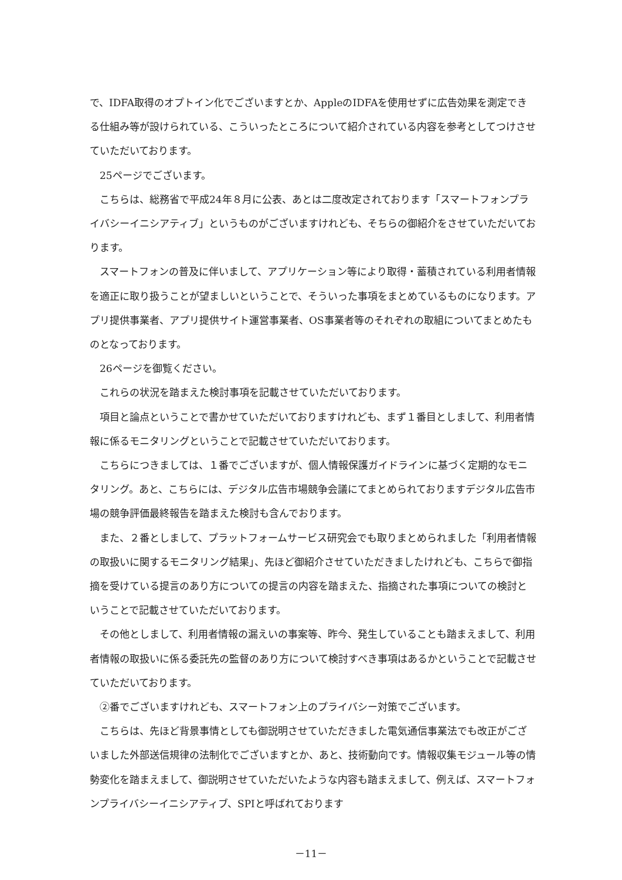で、IDFA取得のオプトイン化でございますとか、AppleのIDFAを使用せずに広告効果を測定できる仕組み等が設けられている、こういったところについて紹介されている内容を参考としてつけさせていただいております。
25ページでございます。
こちらは、総務省で平成24年８月に公表、あとは二度改定されております「スマートフォンプライバシーイニシアティブ」というものがございますけれども、そちらの御紹介をさせていただいております。
スマートフォンの普及に伴いまして、アプリケーション等により取得・蓄積されている利用者情報を適正に取り扱うことが望ましいということで、そういった事項をまとめているものになります。アプリ提供事業者、アプリ提供サイト運営事業者、OS事業者等のそれぞれの取組についてまとめたものとなっております。
26ページを御覧ください。
これらの状況を踏まえた検討事項を記載させていただいております。
項目と論点ということで書かせていただいておりますけれども、まず１番目としまして、利用者情報に係るモニタリングということで記載させていただいております。
こちらにつきましては、１番でございますが、個人情報保護ガイドラインに基づく定期的なモニタリング。あと、こちらには、デジタル広告市場競争会議にてまとめられておりますデジタル広告市場の競争評価最終報告を踏まえた検討も含んでおります。
また、２番としまして、プラットフォームサービス研究会でも取りまとめられました「利用者情報の取扱いに関するモニタリング結果」、先ほど御紹介させていただきましたけれども、こちらで御指摘を受けている提言のあり方についての提言の内容を踏まえた、指摘された事項についての検討ということで記載させていただいております。
その他としまして、利用者情報の漏えいの事案等、昨今、発生していることも踏まえまして、利用者情報の取扱いに係る委託先の監督のあり方について検討すべき事項はあるかということで記載させていただいております。
②番でございますけれども、スマートフォン上のプライバシー対策でございます。
こちらは、先ほど背景事情としても御説明させていただきました電気通信事業法でも改正がございました外部送信規律の法制化でございますとか、あと、技術動向です。情報収集モジュール等の情勢変化を踏まえまして、御説明させていただいたような内容も踏まえまして、例えば、スマートフォンプライバシーイニシアティブ、SPIと呼ばれております
－11－